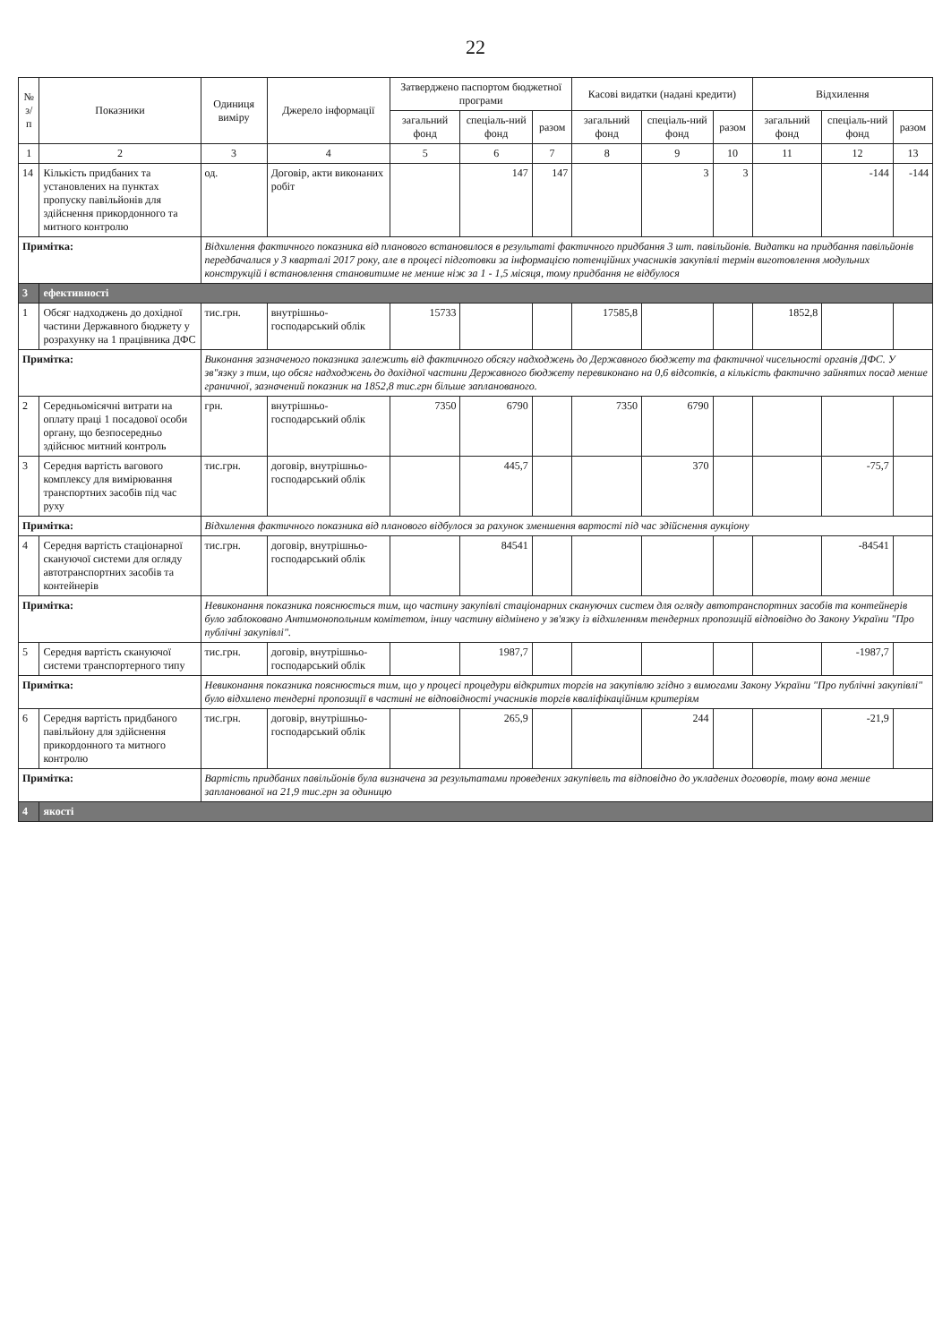22
| № з/п | Показники | Одиниця виміру | Джерело інформації | Затверджено паспортом бюджетної програми | | | Касові видатки (надані кредити) | | | Відхилення | | |
| --- | --- | --- | --- | --- | --- | --- | --- | --- | --- | --- | --- | --- |
| | | | | загальний фонд | спеціаль-ний фонд | разом | загальний фонд | спеціаль-ний фонд | разом | загальний фонд | спеціаль-ний фонд | разом |
| 1 | 2 | 3 | 4 | 5 | 6 | 7 | 8 | 9 | 10 | 11 | 12 | 13 |
| 14 | Кількість придбаних та установлених на пунктах пропуску павільйонів для здійснення прикордонного та митного контролю | од. | Договір, акти виконаних робіт | | 147 | 147 | | 3 | 3 | | -144 | -144 |
| Примітка: | | Відхилення фактичного показника від планового встановилося в результаті фактичного придбання 3 шт. павільйонів. Видатки на придбання павільйонів передбачалися у 3 кварталі 2017 року, але в процесі підготовки за інформацією потенційних учасників закупівлі термін виготовлення модульних конструкцій і встановлення становитиме не менше ніж за 1 - 1,5 місяця, тому придбання не відбулося | | | | | | | | | | |
| 3 | ефективності | | | | | | | | | | | |
| 1 | Обсяг надходжень до дохідної частини Державного бюджету у розрахунку на 1 працівника ДФС | тис.грн. | внутрішньо-господарський облік | 15733 | | | 17585,8 | | | 1852,8 | | |
| Примітка: | | Виконання зазначеного показника залежить від фактичного обсягу надходжень до Державного бюджету та фактичної чисельності органів ДФС. У зв"язку з тим, що обсяг надходжень до дохідної частини Державного бюджету перевиконано на 0,6 відсотків, а кількість фактично зайнятих посад менше граничної, зазначений показник на 1852,8 тис.грн більше запланованого. | | | | | | | | | | |
| 2 | Середньомісячні витрати на оплату праці 1 посадової особи органу, що безпосередньо здійснює митний контроль | грн. | внутрішньо-господарський облік | 7350 | 6790 | | 7350 | 6790 | | | | |
| 3 | Середня вартість вагового комплексу для вимірювання транспортних засобів під час руху | тис.грн. | договір, внутрішньо-господарський облік | | 445,7 | | | 370 | | | -75,7 | |
| Примітка: | | Відхилення фактичного показника від планового відбулося за рахунок зменшення вартості під час здійснення аукціону | | | | | | | | | | |
| 4 | Середня вартість стаціонарної скануючої системи для огляду автотранспортних засобів та контейнерів | тис.грн. | договір, внутрішньо-господарський облік | | 84541 | | | | | | -84541 | |
| Примітка: | | Невиконання показника пояснюється тим, що частину закупівлі стаціонарних скануючих систем для огляду автотранспортних засобів та контейнерів було заблоковано Антимонопольним комітетом, іншу частину відмінено у зв'язку із відхиленням тендерних пропозицій відповідно до Закону України "Про публічні закупівлі". | | | | | | | | | | |
| 5 | Середня вартість скануючої системи транспортерного типу | тис.грн. | договір, внутрішньо-господарський облік | | 1987,7 | | | | | | -1987,7 | |
| Примітка: | | Невиконання показника пояснюється тим, що у процесі процедури відкритих торгів на закупівлю згідно з вимогами Закону України "Про публічні закупівлі" було відхилено тендерні пропозиції в частині не відповідності учасників торгів кваліфікаційним критеріям | | | | | | | | | | |
| 6 | Середня вартість придбаного павільйону для здійснення прикордонного та митного контролю | тис.грн. | договір, внутрішньо-господарський облік | | 265,9 | | | 244 | | | -21,9 | |
| Примітка: | | Вартість придбаних павільйонів була визначена за результатами проведених закупівель та відповідно до укладених договорів, тому вона менше запланованої на 21,9 тис.грн за одиницю | | | | | | | | | | |
| 4 | якості | | | | | | | | | | | |